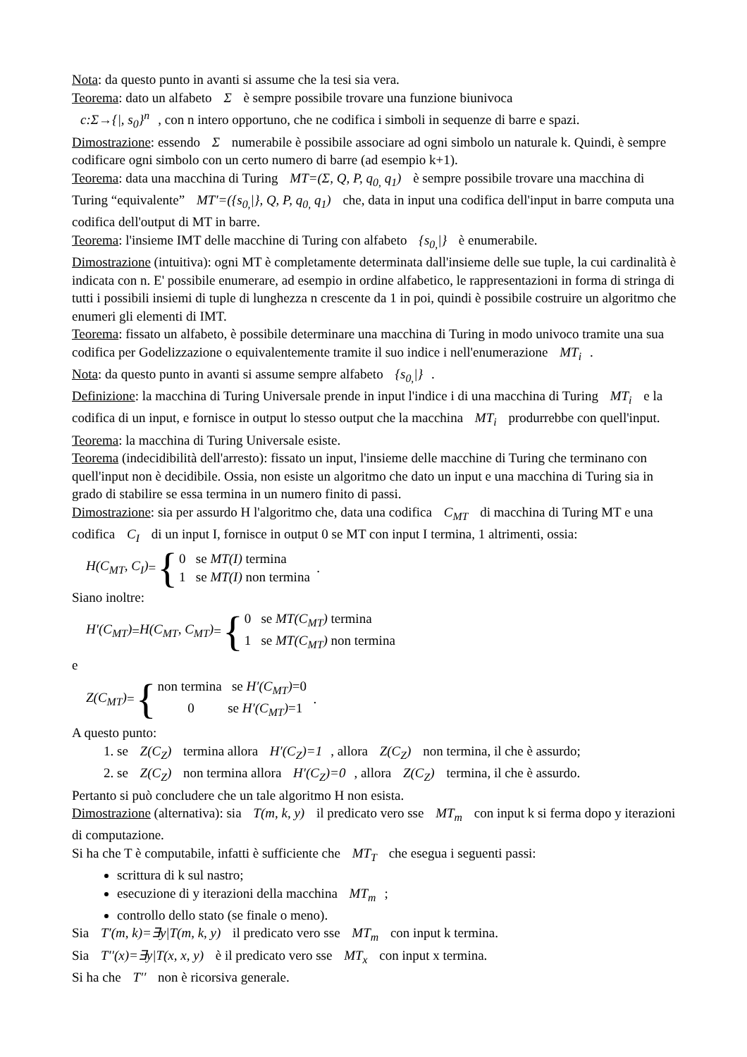Nota: da questo punto in avanti si assume che la tesi sia vera.
Teorema: dato un alfabeto Σ è sempre possibile trovare una funzione biunivoca
c:Σ→{|, s<sub>0</sub>}<sup>n</sup>, con n intero opportuno, che ne codifica i simboli in sequenze di barre e spazi.
Dimostrazione: essendo Σ numerabile è possibile associare ad ogni simbolo un naturale k. Quindi, è sempre codificare ogni simbolo con un certo numero di barre (ad esempio k+1).
Teorema: data una macchina di Turing MT=(Σ, Q, P, q<sub>0,</sub> q<sub>1</sub>) è sempre possibile trovare una macchina di Turing “equivalente” MT′=({s<sub>0,</sub>|}, Q, P, q<sub>0,</sub> q<sub>1</sub>) che, data in input una codifica dell'input in barre computa una codifica dell'output di MT in barre.
Teorema: l'insieme IMT delle macchine di Turing con alfabeto {s<sub>0,</sub>|} è enumerabile.
Dimostrazione (intuitiva): ogni MT è completamente determinata dall'insieme delle sue tuple, la cui cardinalità è indicata con n. E' possibile enumerare, ad esempio in ordine alfabetico, le rappresentazioni in forma di stringa di tutti i possibili insiemi di tuple di lunghezza n crescente da 1 in poi, quindi è possibile costruire un algoritmo che enumeri gli elementi di IMT.
Teorema: fissato un alfabeto, è possibile determinare una macchina di Turing in modo univoco tramite una sua codifica per Godelizzazione o equivalentemente tramite il suo indice i nell'enumerazione MT<sub>i</sub>.
Nota: da questo punto in avanti si assume sempre alfabeto {s<sub>0,</sub>|}.
Definizione: la macchina di Turing Universale prende in input l'indice i di una macchina di Turing MT<sub>i</sub> e la codifica di un input, e fornisce in output lo stesso output che la macchina MT<sub>i</sub> produrrebbe con quell'input.
Teorema: la macchina di Turing Universale esiste.
Teorema (indecidibilità dell'arresto): fissato un input, l'insieme delle macchine di Turing che terminano con quell'input non è decidibile. Ossia, non esiste un algoritmo che dato un input e una macchina di Turing sia in grado di stabilire se essa termina in un numero finito di passi.
Dimostrazione: sia per assurdo H l'algoritmo che, data una codifica C<sub>MT</sub> di macchina di Turing MT e una codifica C<sub>I</sub> di un input I, fornisce in output 0 se MT con input I termina, 1 altrimenti, ossia:
H(C<sub>MT</sub>, C<sub>I</sub>) = { 0 se MT(I) termina
1 se MT(I) non termina .
Siano inoltre:
H′(C<sub>MT</sub>) = H(C<sub>MT</sub>, C<sub>MT</sub>) = { 0 se MT(C<sub>MT</sub>) termina
1 se MT(C<sub>MT</sub>) non termina
e
Z(C<sub>MT</sub>) = { non termina se H′(C<sub>MT</sub>)=0
0 se H′(C<sub>MT</sub>)=1 .
A questo punto:
1. se Z(C<sub>Z</sub>) termina allora H′(C<sub>Z</sub>)=1, allora Z(C<sub>Z</sub>) non termina, il che è assurdo;
2. se Z(C<sub>Z</sub>) non termina allora H′(C<sub>Z</sub>)=0, allora Z(C<sub>Z</sub>) termina, il che è assurdo.
Pertanto si può concludere che un tale algoritmo H non esista.
Dimostrazione (alternativa): sia T(m, k, y) il predicato vero sse MT<sub>m</sub> con input k si ferma dopo y iterazioni di computazione.
Si ha che T è computabile, infatti è sufficiente che MT<sub>T</sub> che esegua i seguenti passi:
scrittura di k sul nastro;
esecuzione di y iterazioni della macchina MT<sub>m</sub>;
controllo dello stato (se finale o meno).
Sia T′(m, k)=∃y|T(m, k, y) il predicato vero sse MT<sub>m</sub> con input k termina.
Sia T′′(x)=∃y|T(x, x, y) è il predicato vero sse MT<sub>x</sub> con input x termina.
Si ha che T′′ non è ricorsiva generale.